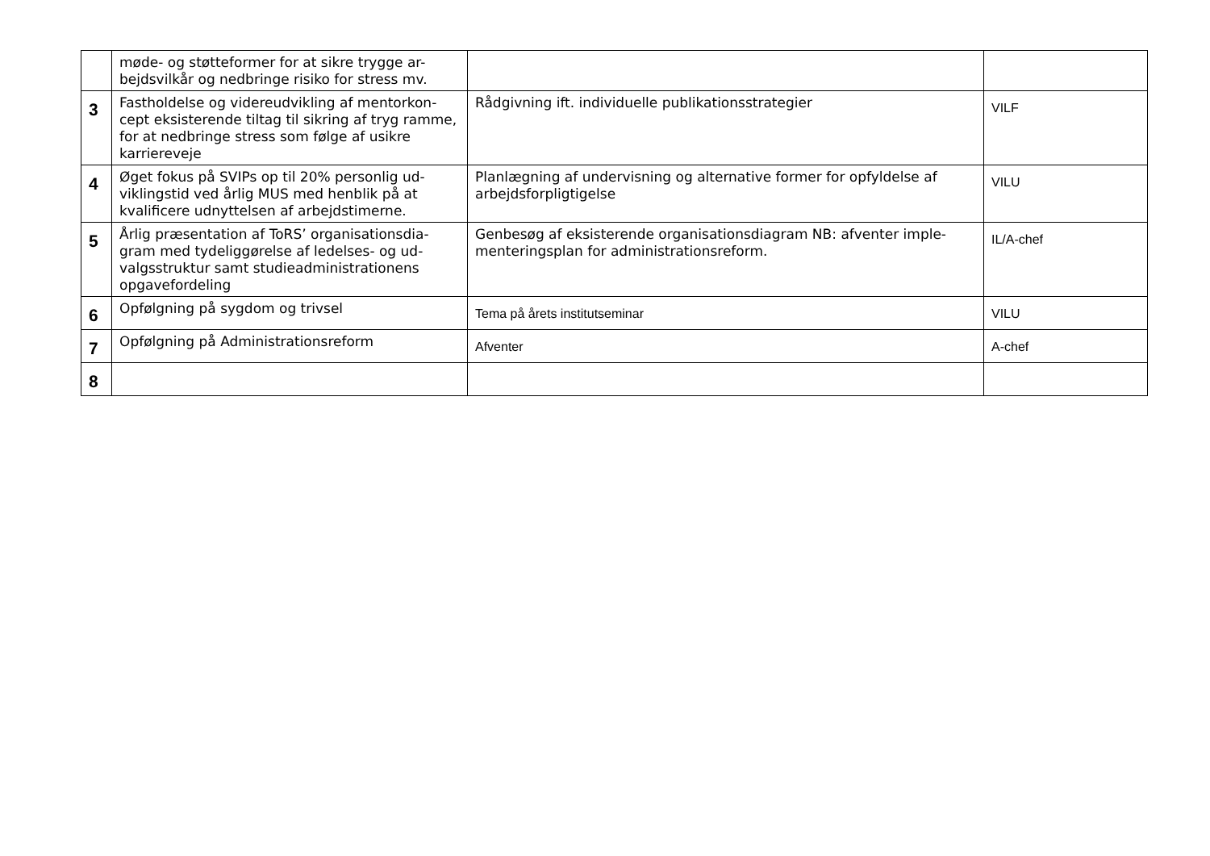| | møde- og støtteformer for at sikre trygge ar-bejdsvilkår og nedbringe risiko for stress mv. | | |
| 3 | Fastholdelse og videreudvikling af mentorkon-cept eksisterende tiltag til sikring af tryg ramme, for at nedbringe stress som følge af usikre karriereveje | Rådgivning ift. individuelle publikationsstrategier | VILF |
| 4 | Øget fokus på SVIPs op til 20% personlig ud-viklingstid ved årlig MUS med henblik på at kvalificere udnyttelsen af arbejdstimerne. | Planlægning af undervisning og alternative former for opfyldelse af arbejdsforpligtigelse | VILU |
| 5 | Årlig præsentation af ToRS’ organisationsdia-gram med tydeliggørelse af ledelses- og ud-valgsstruktur samt studieadministrationens opgavefordeling | Genbesøg af eksisterende organisationsdiagram NB: afventer imple-menteringsplan for administrationsreform. | IL/A-chef |
| 6 | Opfølgning på sygdom og trivsel | Tema på årets institutseminar | VILU |
| 7 | Opfølgning på Administrationsreform | Afventer | A-chef |
| 8 | | | |